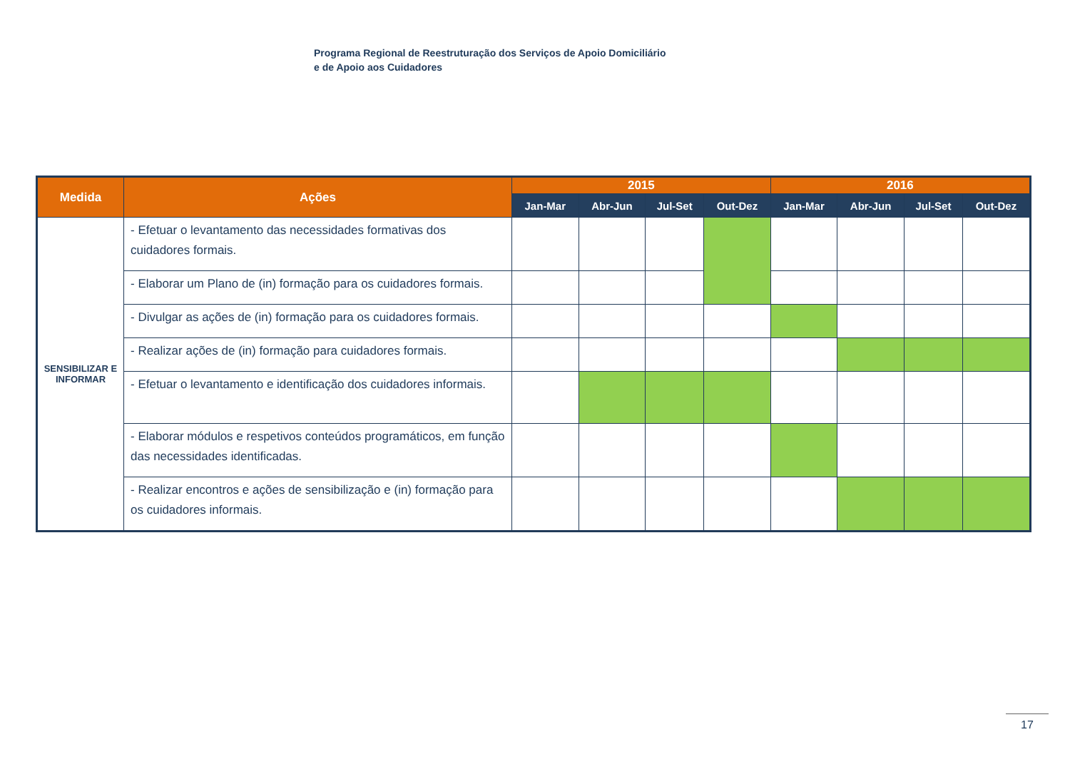Programa Regional de Reestruturação dos Serviços de Apoio Domiciliário
e de Apoio aos Cuidadores
| Medida | Ações | 2015 | | | | 2016 | | | |
| --- | --- | --- | --- | --- | --- | --- | --- | --- | --- |
| | | Jan-Mar | Abr-Jun | Jul-Set | Out-Dez | Jan-Mar | Abr-Jun | Jul-Set | Out-Dez |
| SENSIBILIZAR E INFORMAR | - Efetuar o levantamento das necessidades formativas dos cuidadores formais. | | | | | | | | |
| | - Elaborar um Plano de (in) formação para os cuidadores formais. | | | | | | | | |
| | - Divulgar as ações de (in) formação para os cuidadores formais. | | | | | | | | |
| | - Realizar ações de (in) formação para cuidadores formais. | | | | | | | | |
| | - Efetuar o levantamento e identificação dos cuidadores informais. | | | | | | | | |
| | - Elaborar módulos e respetivos conteúdos programáticos, em função das necessidades identificadas. | | | | | | | | |
| | - Realizar encontros e ações de sensibilização e (in) formação para os cuidadores informais. | | | | | | | | |
17